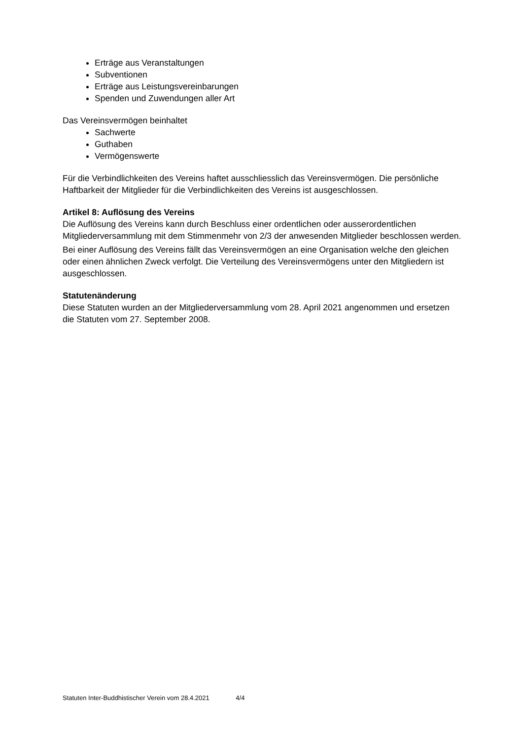Erträge aus Veranstaltungen
Subventionen
Erträge aus Leistungsvereinbarungen
Spenden und Zuwendungen aller Art
Das Vereinsvermögen beinhaltet
Sachwerte
Guthaben
Vermögenswerte
Für die Verbindlichkeiten des Vereins haftet ausschliesslich das Vereinsvermögen. Die persönliche Haftbarkeit der Mitglieder für die Verbindlichkeiten des Vereins ist ausgeschlossen.
Artikel 8: Auflösung des Vereins
Die Auflösung des Vereins kann durch Beschluss einer ordentlichen oder ausserordentlichen Mitgliederversammlung mit dem Stimmenmehr von 2/3 der anwesenden Mitglieder beschlossen werden.
Bei einer Auflösung des Vereins fällt das Vereinsvermögen an eine Organisation welche den gleichen oder einen ähnlichen Zweck verfolgt. Die Verteilung des Vereinsvermögens unter den Mitgliedern ist ausgeschlossen.
Statutenänderung
Diese Statuten wurden an der Mitgliederversammlung vom 28. April 2021 angenommen und ersetzen die Statuten vom 27. September 2008.
Statuten Inter-Buddhistischer Verein vom 28.4.2021 4/4